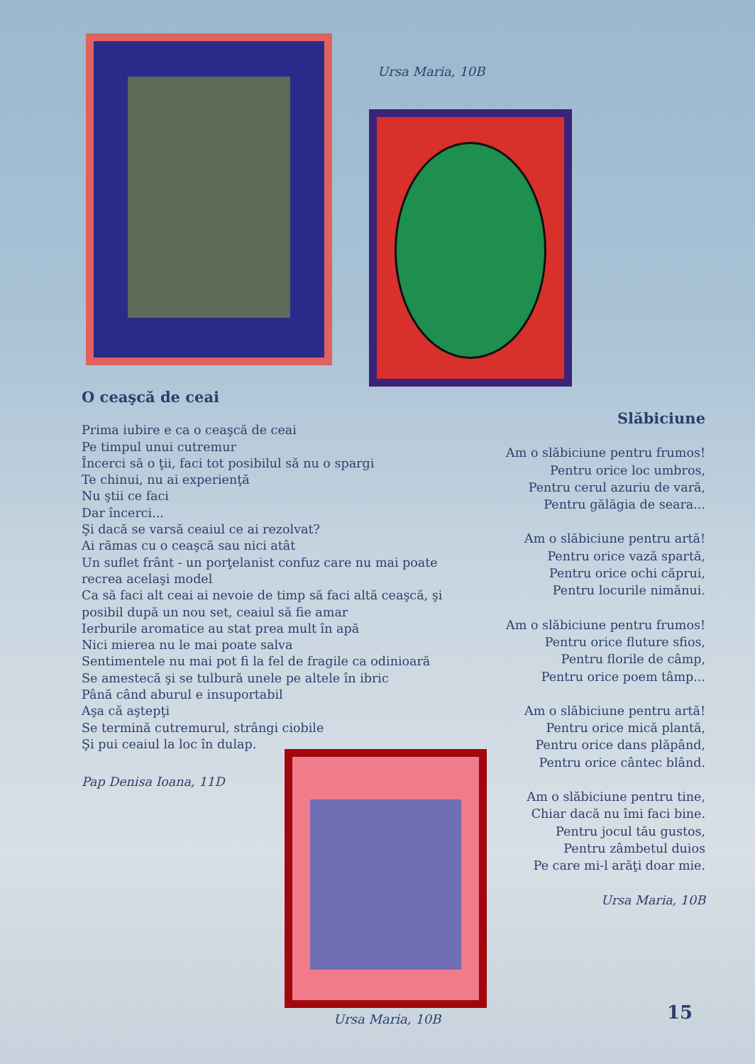Ursa Maria, 10B
O ceaşcă de ceai
Prima iubire e ca o ceaşcă de ceai
Pe timpul unui cutremur
Încerci să o ţii, faci tot posibilul să nu o spargi
Te chinui, nu ai experienţă
Nu ştii ce faci
Dar încerci...
Şi dacă se varsă ceaiul ce ai rezolvat?
Ai rămas cu o ceaşcă sau nici atât
Un suflet frânt - un porţelanist confuz care nu mai poate recrea acelaşi model
Ca să faci alt ceai ai nevoie de timp să faci altă ceaşcă, şi posibil după un nou set, ceaiul să fie amar
Ierburile aromatice au stat prea mult în apă
Nici mierea nu le mai poate salva
Sentimentele nu mai pot fi la fel de fragile ca odinioară
Se amestecă şi se tulbură unele pe altele în ibric
Până când aburul e insuportabil
Aşa că aştepţi
Se termină cutremurul, strângi ciobile
Şi pui ceaiul la loc în dulap.
Pap Denisa Ioana, 11D
Slăbiciune
Am o slăbiciune pentru frumos!
Pentru orice loc umbros,
Pentru cerul azuriu de vară,
Pentru gălăgia de seara...
Am o slăbiciune pentru artă!
Pentru orice vază spartă,
Pentru orice ochi căprui,
Pentru locurile nimănui.
Am o slăbiciune pentru frumos!
Pentru orice fluture sfios,
Pentru florile de câmp,
Pentru orice poem tâmp...
Am o slăbiciune pentru artă!
Pentru orice mică plantă,
Pentru orice dans plăpând,
Pentru orice cântec blând.
Am o slăbiciune pentru tine,
Chiar dacă nu îmi faci bine.
Pentru jocul tău gustos,
Pentru zâmbetul duios
Pe care mi-l arăţi doar mie.
Ursa Maria, 10B
Ursa Maria, 10B 15